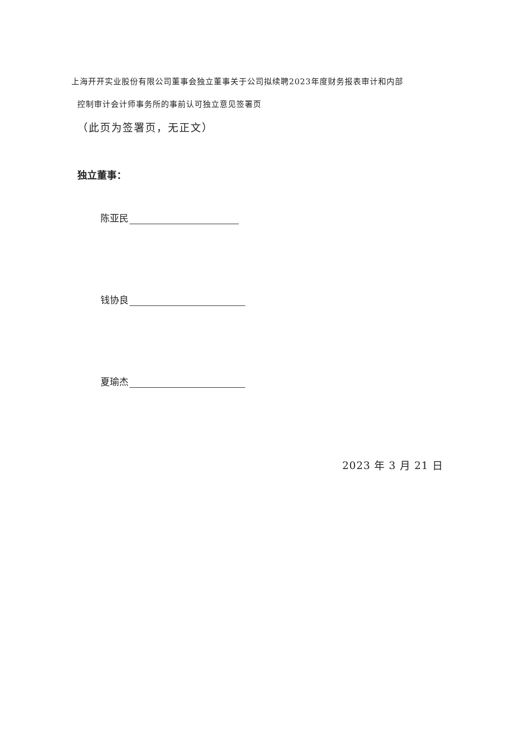上海开开实业股份有限公司董事会独立董事关于公司拟续聘2023年度财务报表审计和内部
控制审计会计师事务所的事前认可独立意见签署页
（此页为签署页，无正文）
独立董事：
陈亚民
钱协良
夏瑜杰
2023 年 3 月 21 日